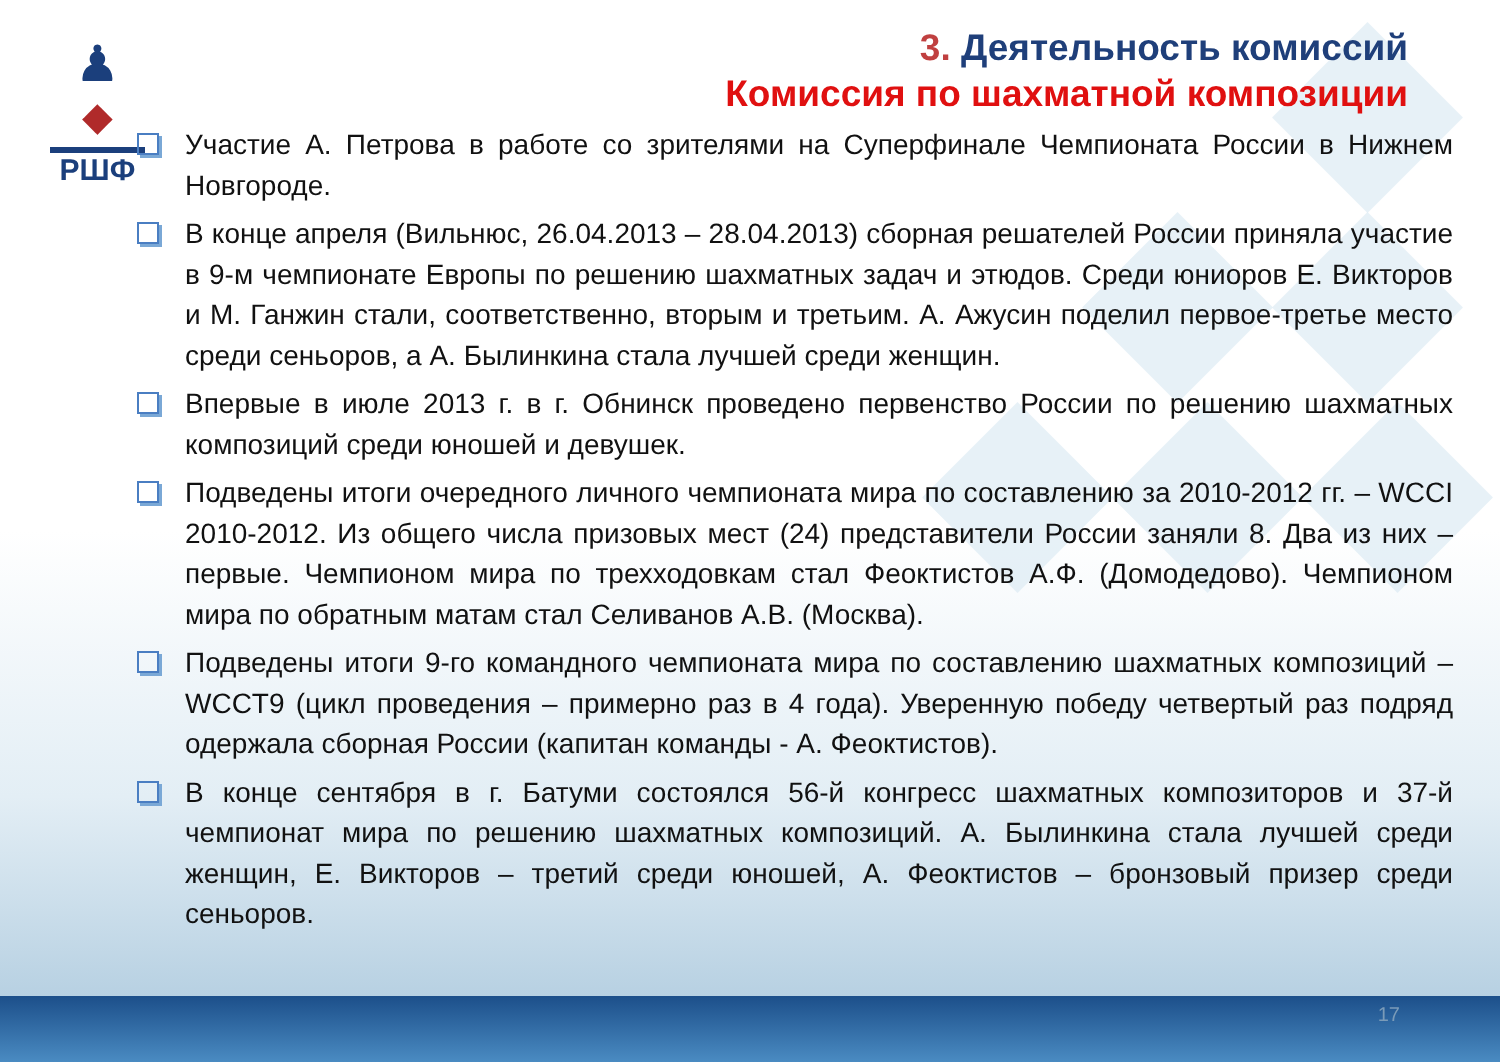♟
◆
РШФ
3. Деятельность комиссий
Комиссия по шахматной композиции
Участие А. Петрова в работе со зрителями на Суперфинале Чемпионата России в Нижнем Новгороде.
В конце апреля (Вильнюс, 26.04.2013 – 28.04.2013) сборная решателей России приняла участие в 9-м чемпионате Европы по решению шахматных задач и этюдов. Среди юниоров Е. Викторов и М. Ганжин стали, соответственно, вторым и третьим. А. Ажусин поделил первое-третье место среди сеньоров, а А. Былинкина стала лучшей среди женщин.
Впервые в июле 2013 г. в г. Обнинск проведено первенство России по решению шахматных композиций среди юношей и девушек.
Подведены итоги очередного личного чемпионата мира по составлению за 2010-2012 гг. – WCCI 2010-2012. Из общего числа призовых мест (24) представители России заняли 8. Два из них – первые. Чемпионом мира по трехходовкам стал Феоктистов А.Ф. (Домодедово). Чемпионом мира по обратным матам стал Селиванов А.В. (Москва).
Подведены итоги 9-го командного чемпионата мира по составлению шахматных композиций – WCCT9 (цикл проведения – примерно раз в 4 года). Уверенную победу четвертый раз подряд одержала сборная России (капитан команды - А. Феоктистов).
В конце сентября в г. Батуми состоялся 56-й конгресс шахматных композиторов и 37-й чемпионат мира по решению шахматных композиций. А. Былинкина стала лучшей среди женщин, Е. Викторов – третий среди юношей, А. Феоктистов – бронзовый призер среди сеньоров.
17